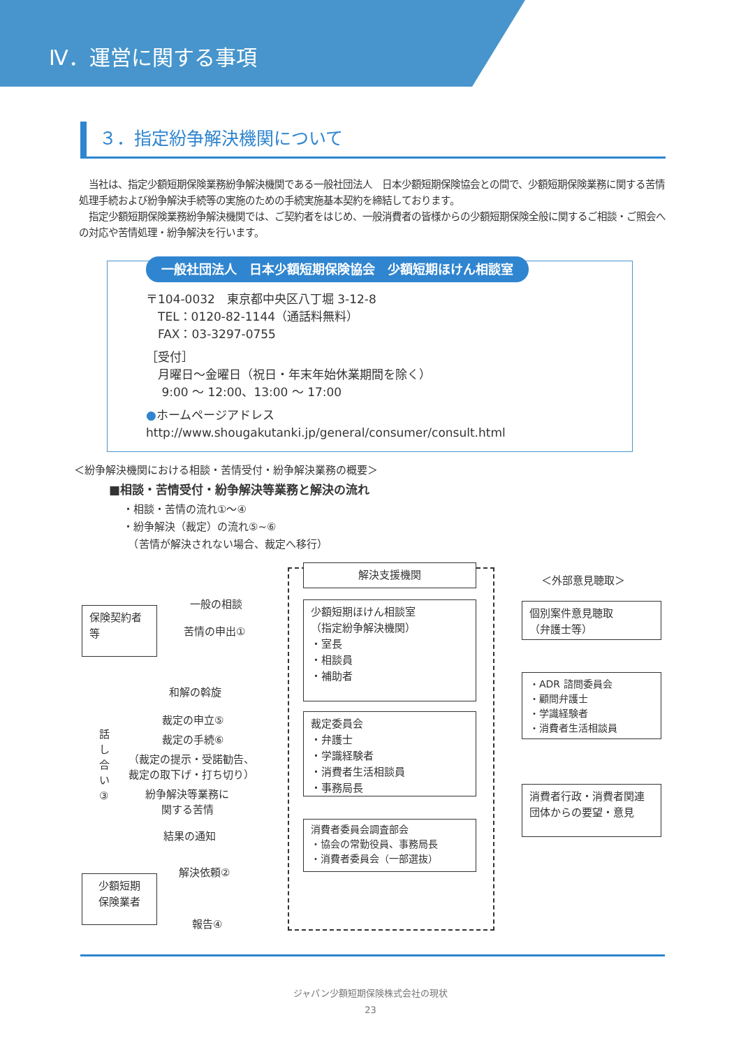Ⅳ．運営に関する事項
３．指定紛争解決機関について
　当社は、指定少額短期保険業務紛争解決機関である一般社団法人　日本少額短期保険協会との間で、少額短期保険業務に関する苦情処理手続および紛争解決手続等の実施のための手続実施基本契約を締結しております。
　指定少額短期保険業務紛争解決機関では、ご契約者をはじめ、一般消費者の皆様からの少額短期保険全般に関するご相談・ご照会への対応や苦情処理・紛争解決を行います。
一般社団法人　日本少額短期保険協会　少額短期ほけん相談室
〒104-0032　東京都中央区八丁堀 3-12-8
　TEL：0120-82-1144（通話料無料）
　FAX：03-3297-0755
［受付］
　月曜日～金曜日（祝日・年末年始休業期間を除く）
　 9:00 ～ 12:00、13:00 ～ 17:00
●ホームページアドレス
http://www.shougakutanki.jp/general/consumer/consult.html
＜紛争解決機関における相談・苦情受付・紛争解決業務の概要＞
■相談・苦情受付・紛争解決等業務と解決の流れ
・相談・苦情の流れ①～④
・紛争解決（裁定）の流れ⑤~⑥
　（苦情が解決されない場合、裁定へ移行）
解決支援機関
＜外部意見聴取＞
保険契約者等
一般の相談
苦情の申出①
少額短期ほけん相談室
（指定紛争解決機関）
・室長
・相談員
・補助者
個別案件意見聴取
（弁護士等）
和解の斡旋
・ADR 諮問委員会
・顧問弁護士
・学識経験者
・消費者生活相談員
話し合い③
裁定の申立⑤
裁定の手続⑥
（裁定の提示・受諾勧告、
裁定の取下げ・打ち切り）
裁定委員会
・弁護士
・学識経験者
・消費者生活相談員
・事務局長
紛争解決等業務に
関する苦情
消費者行政・消費者関連団体からの要望・意見
結果の通知
消費者委員会調査部会
・協会の常勤役員、事務局長
・消費者委員会（一部選抜）
解決依頼②
少額短期
保険業者
報告④
ジャパン少額短期保険株式会社の現状
23